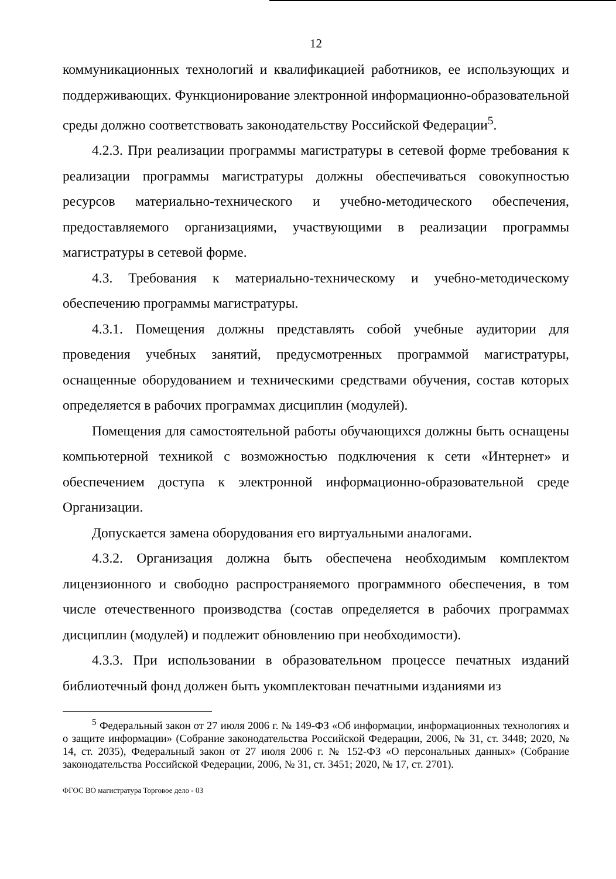12
коммуникационных технологий и квалификацией работников, ее использующих и поддерживающих. Функционирование электронной информационно-образовательной среды должно соответствовать законодательству Российской Федерации<sup>5</sup>.
4.2.3. При реализации программы магистратуры в сетевой форме требования к реализации программы магистратуры должны обеспечиваться совокупностью ресурсов материально-технического и учебно-методического обеспечения, предоставляемого организациями, участвующими в реализации программы магистратуры в сетевой форме.
4.3. Требования к материально-техническому и учебно-методическому обеспечению программы магистратуры.
4.3.1. Помещения должны представлять собой учебные аудитории для проведения учебных занятий, предусмотренных программой магистратуры, оснащенные оборудованием и техническими средствами обучения, состав которых определяется в рабочих программах дисциплин (модулей).
Помещения для самостоятельной работы обучающихся должны быть оснащены компьютерной техникой с возможностью подключения к сети «Интернет» и обеспечением доступа к электронной информационно-образовательной среде Организации.
Допускается замена оборудования его виртуальными аналогами.
4.3.2. Организация должна быть обеспечена необходимым комплектом лицензионного и свободно распространяемого программного обеспечения, в том числе отечественного производства (состав определяется в рабочих программах дисциплин (модулей) и подлежит обновлению при необходимости).
4.3.3. При использовании в образовательном процессе печатных изданий библиотечный фонд должен быть укомплектован печатными изданиями из
<sup>5</sup> Федеральный закон от 27 июля 2006 г. № 149-ФЗ «Об информации, информационных технологиях и о защите информации» (Собрание законодательства Российской Федерации, 2006, № 31, ст. 3448; 2020, № 14, ст. 2035), Федеральный закон от 27 июля 2006 г. № 152-ФЗ «О персональных данных» (Собрание законодательства Российской Федерации, 2006, № 31, ст. 3451; 2020, № 17, ст. 2701).
ФГОС ВО магистратура Торговое дело - 03